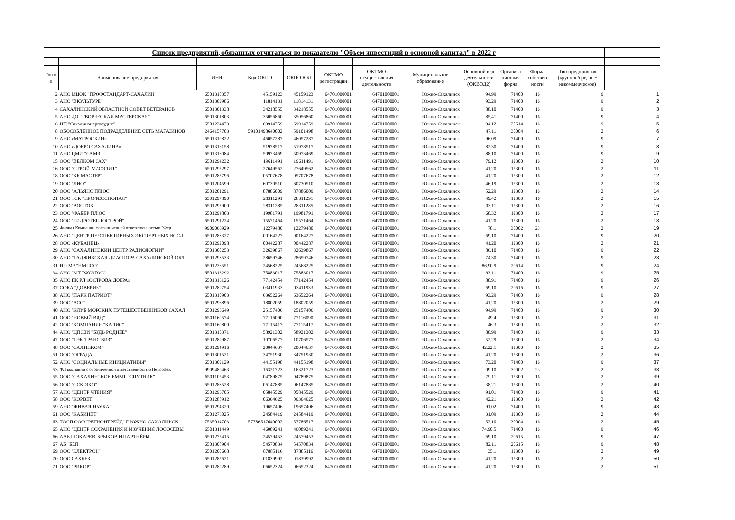| Список предприятий, обязанных отчитаться по показателю "Объем инвестиций в основной капитал" в 2022 г | | | | | | | | | | | | | |
| --- | --- | --- | --- | --- | --- | --- | --- | --- | --- | --- | --- | --- | --- |
| № п/п | Наименование предприятия | ИНН | Код ОКПО | ОКПО ЮЛ | ОКТМО регистрации | ОКТМО осуществления деятельности | Муниципальное образование | Основной вид деятельности (ОКВЭД2) | Организа ционная форма | Форма собствен ности | Тип предприятия (крупное/среднее/ некоммерческое) | | |
| 2 | АНО МЦОК "ПРОФСТАНДАРТ-САХАЛИН" | 6501310357 | 45159123 | 45159123 | 64701000001 | 64701000001 | Южно-Сахалинск | 94.99 | 71400 | 16 | 9 | | 1 |
| 3 | АНО "ВКУЛЬТУРЕ" | 6501309986 | 11814131 | 11814131 | 64701000001 | 64701000001 | Южно-Сахалинск | 93.29 | 71400 | 16 | 9 | | 2 |
| 4 | САХАЛИНСКИЙ ОБЛАСТНОЙ СОВЕТ ВЕТЕРАНОВ | 6501301338 | 34218555 | 34218555 | 64701000001 | 64701000001 | Южно-Сахалинск | 88.10 | 71400 | 16 | 9 | | 3 |
| 5 | АНО ДО "ТВОРЧЕСКАЯ МАСТЕРСКАЯ" | 6501301803 | 35056860 | 35056860 | 64701000001 | 64701000001 | Южно-Сахалинск | 85.41 | 71400 | 16 | 9 | | 4 |
| 6 | НП "Сахалинэнергоаудит" | 6501234473 | 69914759 | 69914759 | 64701000001 | 64701000001 | Южно-Сахалинск | 94.12 | 20614 | 16 | 9 | | 5 |
| 8 | ОБОСОБЛЕННОЕ ПОДРАЗДЕЛЕНИЕ СЕТЬ МАГАЗИНОВ | 2464157703 | 59101498640002 | 59101498 | 04701000001 | 64701000001 | Южно-Сахалинск | 47.11 | 30004 | 12 | 2 | | 6 |
| 9 | АНО «МАТРОСКИН» | 6501310822 | 46057287 | 46057287 | 64701000001 | 64701000001 | Южно-Сахалинск | 96.09 | 71400 | 16 | 9 | | 7 |
| 10 | АНО «ДОБРО САХАЛИНА» | 6501316158 | 51978517 | 51978517 | 64701000001 | 64701000001 | Южно-Сахалинск | 82.30 | 71400 | 16 | 9 | | 8 |
| 11 | АНО ЦМИ "САМИ" | 6501316084 | 50973469 | 50973469 | 64701000001 | 64701000001 | Южно-Сахалинск | 88.10 | 71400 | 16 | 9 | | 9 |
| 15 | ООО "ВЕЛКОМ САХ" | 6501294232 | 19611491 | 19611491 | 64701000001 | 64701000001 | Южно-Сахалинск | 79.12 | 12300 | 16 | 2 | | 10 |
| 16 | ООО "СТРОЙ-МАСЭЛИТ" | 6501297297 | 27649562 | 27649562 | 64701000001 | 64701000001 | Южно-Сахалинск | 41.20 | 12300 | 16 | 2 | | 11 |
| 18 | ООО "КБ МАСТЕР" | 6501287796 | 05707678 | 05707678 | 64701000001 | 64701000001 | Южно-Сахалинск | 41.20 | 12300 | 16 | 2 | | 12 |
| 19 | ООО "ЛИО" | 6501204599 | 60730510 | 60730510 | 64701000001 | 64701000001 | Южно-Сахалинск | 46.19 | 12300 | 16 | 2 | | 13 |
| 20 | ООО "АЛЬЯНС ПЛЮС" | 6501201291 | 87886009 | 87886009 | 64701000001 | 64701000001 | Южно-Сахалинск | 52.29 | 12300 | 16 | 2 | | 14 |
| 21 | ООО ТСК "ПРОФЕССИОНАЛ" | 6501297890 | 28311291 | 28311291 | 64701000001 | 64701000001 | Южно-Сахалинск | 49.42 | 12300 | 16 | 2 | | 15 |
| 22 | ООО "ВОСТОК" | 6501297900 | 28311285 | 28311285 | 64701000001 | 64701000001 | Южно-Сахалинск | 03.11 | 12300 | 16 | 2 | | 16 |
| 23 | ООО "ФАБЕР ПЛЮС" | 6501294803 | 19981791 | 19981791 | 64701000001 | 64701000001 | Южно-Сахалинск | 68.32 | 12300 | 16 | 2 | | 17 |
| 24 | ООО "ГИДРОТЕПЛОСТРОЙ" | 6501291224 | 15571464 | 15571464 | 64701000001 | 64701000001 | Южно-Сахалинск | 41.20 | 12300 | 16 | 2 | | 18 |
| 25 | Филиал Компании с ограниченной ответственностью "Фер | 9909066929 | 12279480 | 12279480 | 64701000001 | 64701000001 | Южно-Сахалинск | 78.1 | 30002 | 23 | 2 | | 19 |
| 26 | АНО "ЦЕНТР ПЕРСПЕКТИВНЫХ ЭКСПЕРТНЫХ ИССЛ | 6501288327 | 00164227 | 00164227 | 64701000001 | 64701000001 | Южно-Сахалинск | 69.10 | 71400 | 16 | 9 | | 20 |
| 28 | ООО «КУБАНЕЦ» | 6501292098 | 00442287 | 00442287 | 64701000001 | 64701000001 | Южно-Сахалинск | 41.20 | 12300 | 16 | 2 | | 21 |
| 29 | АНО "САХАЛИНСКИЙ ЦЕНТР РАДИОЛОГИИ" | 6501300253 | 32639867 | 32639867 | 64701000001 | 64701000001 | Южно-Сахалинск | 86.10 | 71400 | 16 | 9 | | 22 |
| 30 | АНО "ТАДЖИКСКАЯ ДИАСПОРА САХАЛИНСКОЙ ОБЛ | 6501298533 | 28659746 | 28659746 | 64701000001 | 64701000001 | Южно-Сахалинск | 74.30 | 71400 | 16 | 9 | | 23 |
| 31 | НП МР "НМПСО" | 6501236551 | 24568225 | 24568225 | 64701000001 | 64701000001 | Южно-Сахалинск | 86.90.9 | 20614 | 16 | 9 | | 24 |
| 34 | АНО "МТ "ФУЭГОС" | 6501316292 | 75883017 | 75883017 | 64701000001 | 64701000001 | Южно-Сахалинск | 93.11 | 71400 | 16 | 9 | | 25 |
| 35 | АНО ПК РЛ «ОСТРОВА ДОБРА» | 6501316126 | 77142454 | 77142454 | 64701000001 | 64701000001 | Южно-Сахалинск | 88.91 | 71400 | 16 | 9 | | 26 |
| 37 | СОКА "ДОВЕРИЕ" | 6501289754 | 03411933 | 03411933 | 64701000001 | 64701000001 | Южно-Сахалинск | 69.10 | 20616 | 16 | 9 | | 27 |
| 38 | АНО "ПАРК ПАТРИОТ" | 6501310903 | 63652264 | 63652264 | 64701000001 | 64701000001 | Южно-Сахалинск | 93.29 | 71400 | 16 | 9 | | 28 |
| 39 | ООО "АСС" | 6501296896 | 18802059 | 18802059 | 64701000001 | 64701000001 | Южно-Сахалинск | 41.20 | 12300 | 16 | 2 | | 29 |
| 40 | АНО "КЛУБ МОРСКИХ ПУТЕШЕСТВЕННИКОВ САХАЛ | 6501296649 | 25157406 | 25157406 | 64701000001 | 64701000001 | Южно-Сахалинск | 94.99 | 71400 | 16 | 9 | | 30 |
| 41 | ООО "НОВЫЙ ВИД" | 6501160574 | 77116090 | 77116090 | 64701000001 | 64701000001 | Южно-Сахалинск | 49.4 | 12300 | 16 | 2 | | 31 |
| 42 | ООО "КОМПАНИЯ "КАЛИС" | 6501160800 | 77115417 | 77115417 | 64701000001 | 64701000001 | Южно-Сахалинск | 46.3 | 12300 | 16 | 2 | | 32 |
| 44 | АНО "ЦПСЗИ "БУДЬ РОДНЕЕ" | 6501310371 | 58921302 | 58921302 | 64701000001 | 64701000001 | Южно-Сахалинск | 88.99 | 71400 | 16 | 9 | | 33 |
| 47 | ООО "ТЭК ТРАНС-БИЗ" | 6501289987 | 10706577 | 10706577 | 64701000001 | 64701000001 | Южно-Сахалинск | 52.29 | 12300 | 16 | 2 | | 34 |
| 48 | ООО "САХИНКОМ" | 6501294916 | 20044637 | 20044637 | 64701000001 | 64701000001 | Южно-Сахалинск | 42.22.1 | 12300 | 16 | 2 | | 35 |
| 51 | ООО "ОГРАДА" | 6501301521 | 34751930 | 34751930 | 64701000001 | 64701000001 | Южно-Сахалинск | 41.20 | 12300 | 16 | 2 | | 36 |
| 52 | АНО "СОЦИАЛЬНЫЕ ИНИЦИАТИВЫ" | 6501309129 | 44155198 | 44155198 | 64701000001 | 64701000001 | Южно-Сахалинск | 73.20 | 71400 | 16 | 9 | | 37 |
| 53 | ФЛ компании с ограниченной ответственностью Петрофак | 9909480463 | 16321723 | 16321723 | 64701000001 | 64701000001 | Южно-Сахалинск | 09.10 | 30002 | 23 | 2 | | 38 |
| 55 | ООО "САХАЛИНСКОЕ БММТ "СПУТНИК" | 6501105453 | 04789875 | 04789875 | 64701000001 | 64701000001 | Южно-Сахалинск | 79.11 | 12300 | 16 | 2 | | 39 |
| 56 | ООО "ССК-ЭКО" | 6501288528 | 06147885 | 06147885 | 64701000001 | 64701000001 | Южно-Сахалинск | 38.21 | 12300 | 16 | 2 | | 40 |
| 57 | АНО "ЦЕНТР ЧТЕНИЯ" | 6501296705 | 05845529 | 05845529 | 64701000001 | 64701000001 | Южно-Сахалинск | 91.01 | 71400 | 16 | 9 | | 41 |
| 58 | ООО "КОРВЕТ" | 6501288912 | 06364625 | 06364625 | 64701000001 | 64701000001 | Южно-Сахалинск | 42.21 | 12300 | 16 | 2 | | 42 |
| 59 | АНО "ЖИВАЯ НАУКА" | 6501294320 | 19657406 | 19657406 | 64701000001 | 64701000001 | Южно-Сахалинск | 91.02 | 71400 | 16 | 9 | | 43 |
| 61 | ООО "КАБИНЕТ" | 6501276025 | 24584419 | 24584419 | 64701000001 | 64701000001 | Южно-Сахалинск | 31.09 | 12300 | 16 | 2 | | 44 |
| 63 | ТОСП ООО "РЕГИОНТРЕЙД" Г ЮЖНО-САХАЛИНСК | 7535014703 | 57786517640002 | 57786517 | 05701000001 | 64701000001 | Южно-Сахалинск | 52.10 | 30004 | 16 | 2 | | 45 |
| 65 | АНО "ЦЕНТР СОХРАНЕНИЯ И ИЗУЧЕНИЯ ЛОСОСЕВЫ | 6501311449 | 46089241 | 46089241 | 64701000001 | 64701000001 | Южно-Сахалинск | 74.90.5 | 71400 | 16 | 9 | | 46 |
| 66 | ААБ ШОКАРЕВ, БРЫКОВ И ПАРТНЁРЫ | 6501272415 | 24579453 | 24579453 | 64701000001 | 64701000001 | Южно-Сахалинск | 69.10 | 20615 | 16 | 9 | | 47 |
| 67 | АБ "БЕП" | 6501308904 | 54570834 | 54570834 | 64701000001 | 64701000001 | Южно-Сахалинск | 82.11 | 20615 | 16 | 9 | | 48 |
| 69 | ООО "ЭЛЕКТРОН" | 6501200668 | 87885116 | 87885116 | 64701000001 | 64701000001 | Южно-Сахалинск | 35.1 | 12300 | 16 | 2 | | 49 |
| 70 | ООО САХБЕЗ | 6501282621 | 01839992 | 01839992 | 64701000001 | 64701000001 | Южно-Сахалинск | 41.20 | 12300 | 16 | 2 | | 50 |
| 71 | ООО "РИКОР" | 6501289289 | 06652324 | 06652324 | 64701000001 | 64701000001 | Южно-Сахалинск | 41.20 | 12300 | 16 | 2 | | 51 |